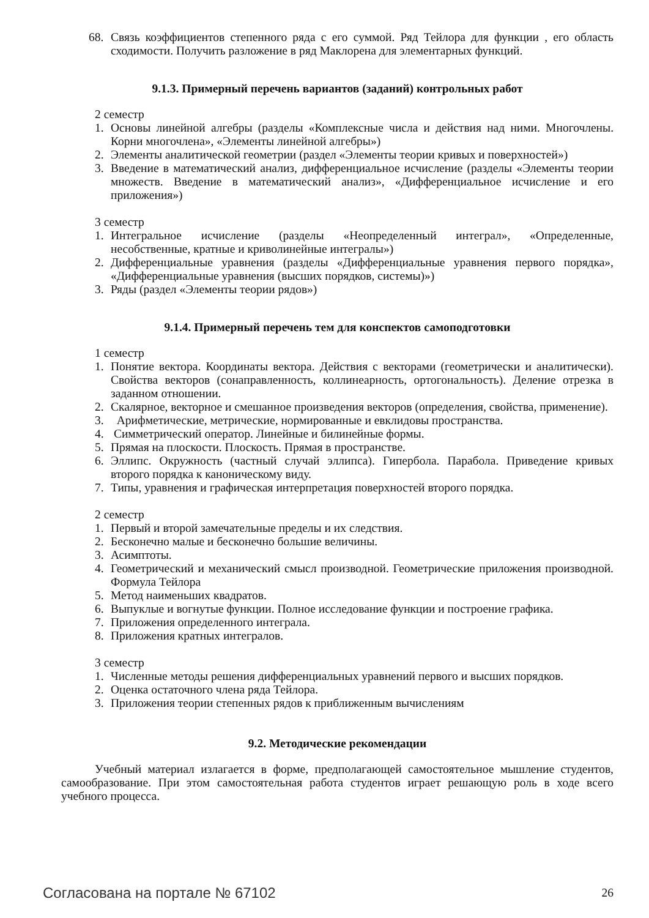68. Связь коэффициентов степенного ряда с его суммой. Ряд Тейлора для функции , его область сходимости. Получить разложение в ряд Маклорена для элементарных функций.
9.1.3. Примерный перечень вариантов (заданий) контрольных работ
2 семестр
1. Основы линейной алгебры (разделы «Комплексные числа и действия над ними. Многочлены. Корни многочлена», «Элементы линейной алгебры»)
2. Элементы аналитической геометрии (раздел «Элементы теории кривых и поверхностей»)
3. Введение в математический анализ, дифференциальное исчисление (разделы «Элементы теории множеств. Введение в математический анализ», «Дифференциальное исчисление и его приложения»)
3 семестр
1. Интегральное исчисление (разделы «Неопределенный интеграл», «Определенные, несобственные, кратные и криволинейные интегралы»)
2. Дифференциальные уравнения (разделы «Дифференциальные уравнения первого порядка», «Дифференциальные уравнения (высших порядков, системы)»)
3. Ряды (раздел «Элементы теории рядов»)
9.1.4. Примерный перечень тем для конспектов самоподготовки
1 семестр
1. Понятие вектора. Координаты вектора. Действия с векторами (геометрически и аналитически). Свойства векторов (сонаправленность, коллинеарность, ортогональность). Деление отрезка в заданном отношении.
2. Скалярное, векторное и смешанное произведения векторов (определения, свойства, применение).
3. Арифметические, метрические, нормированные и евклидовы пространства.
4. Симметрический оператор. Линейные и билинейные формы.
5. Прямая на плоскости. Плоскость. Прямая в пространстве.
6. Эллипс. Окружность (частный случай эллипса). Гипербола. Парабола. Приведение кривых второго порядка к каноническому виду.
7. Типы, уравнения и графическая интерпретация поверхностей второго порядка.
2 семестр
1. Первый и второй замечательные пределы и их следствия.
2. Бесконечно малые и бесконечно большие величины.
3. Асимптоты.
4. Геометрический и механический смысл производной. Геометрические приложения производной. Формула Тейлора
5. Метод наименьших квадратов.
6. Выпуклые и вогнутые функции. Полное исследование функции и построение графика.
7. Приложения определенного интеграла.
8. Приложения кратных интегралов.
3 семестр
1. Численные методы решения дифференциальных уравнений первого и высших порядков.
2. Оценка остаточного члена ряда Тейлора.
3. Приложения теории степенных рядов к приближенным вычислениям
9.2. Методические рекомендации
Учебный материал излагается в форме, предполагающей самостоятельное мышление студентов, самообразование. При этом самостоятельная работа студентов играет решающую роль в ходе всего учебного процесса.
Согласована на портале № 67102 26